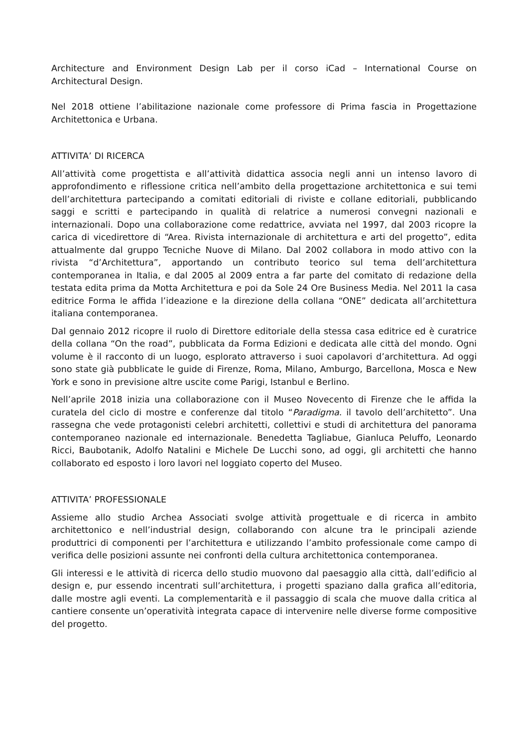Architecture and Environment Design Lab per il corso iCad – International Course on Architectural Design.
Nel 2018 ottiene l’abilitazione nazionale come professore di Prima fascia in Progettazione Architettonica e Urbana.
ATTIVITA’ DI RICERCA
All’attività come progettista e all’attività didattica associa negli anni un intenso lavoro di approfondimento e riflessione critica nell’ambito della progettazione architettonica e sui temi dell’architettura partecipando a comitati editoriali di riviste e collane editoriali, pubblicando saggi e scritti e partecipando in qualità di relatrice a numerosi convegni nazionali e internazionali. Dopo una collaborazione come redattrice, avviata nel 1997, dal 2003 ricopre la carica di vicedirettore di “Area. Rivista internazionale di architettura e arti del progetto”, edita attualmente dal gruppo Tecniche Nuove di Milano. Dal 2002 collabora in modo attivo con la rivista “d’Architettura”, apportando un contributo teorico sul tema dell’architettura contemporanea in Italia, e dal 2005 al 2009 entra a far parte del comitato di redazione della testata edita prima da Motta Architettura e poi da Sole 24 Ore Business Media. Nel 2011 la casa editrice Forma le affida l’ideazione e la direzione della collana “ONE” dedicata all’architettura italiana contemporanea.
Dal gennaio 2012 ricopre il ruolo di Direttore editoriale della stessa casa editrice ed è curatrice della collana “On the road”, pubblicata da Forma Edizioni e dedicata alle città del mondo. Ogni volume è il racconto di un luogo, esplorato attraverso i suoi capolavori d’architettura. Ad oggi sono state già pubblicate le guide di Firenze, Roma, Milano, Amburgo, Barcellona, Mosca e New York e sono in previsione altre uscite come Parigi, Istanbul e Berlino.
Nell’aprile 2018 inizia una collaborazione con il Museo Novecento di Firenze che le affida la curatela del ciclo di mostre e conferenze dal titolo “Paradigma. il tavolo dell’architetto”. Una rassegna che vede protagonisti celebri architetti, collettivi e studi di architettura del panorama contemporaneo nazionale ed internazionale. Benedetta Tagliabue, Gianluca Peluffo, Leonardo Ricci, Baubotanik, Adolfo Natalini e Michele De Lucchi sono, ad oggi, gli architetti che hanno collaborato ed esposto i loro lavori nel loggiato coperto del Museo.
ATTIVITA’ PROFESSIONALE
Assieme allo studio Archea Associati svolge attività progettuale e di ricerca in ambito architettonico e nell’industrial design, collaborando con alcune tra le principali aziende produttrici di componenti per l’architettura e utilizzando l’ambito professionale come campo di verifica delle posizioni assunte nei confronti della cultura architettonica contemporanea.
Gli interessi e le attività di ricerca dello studio muovono dal paesaggio alla città, dall’edificio al design e, pur essendo incentrati sull’architettura, i progetti spaziano dalla grafica all’editoria, dalle mostre agli eventi. La complementarità e il passaggio di scala che muove dalla critica al cantiere consente un’operatività integrata capace di intervenire nelle diverse forme compositive del progetto.